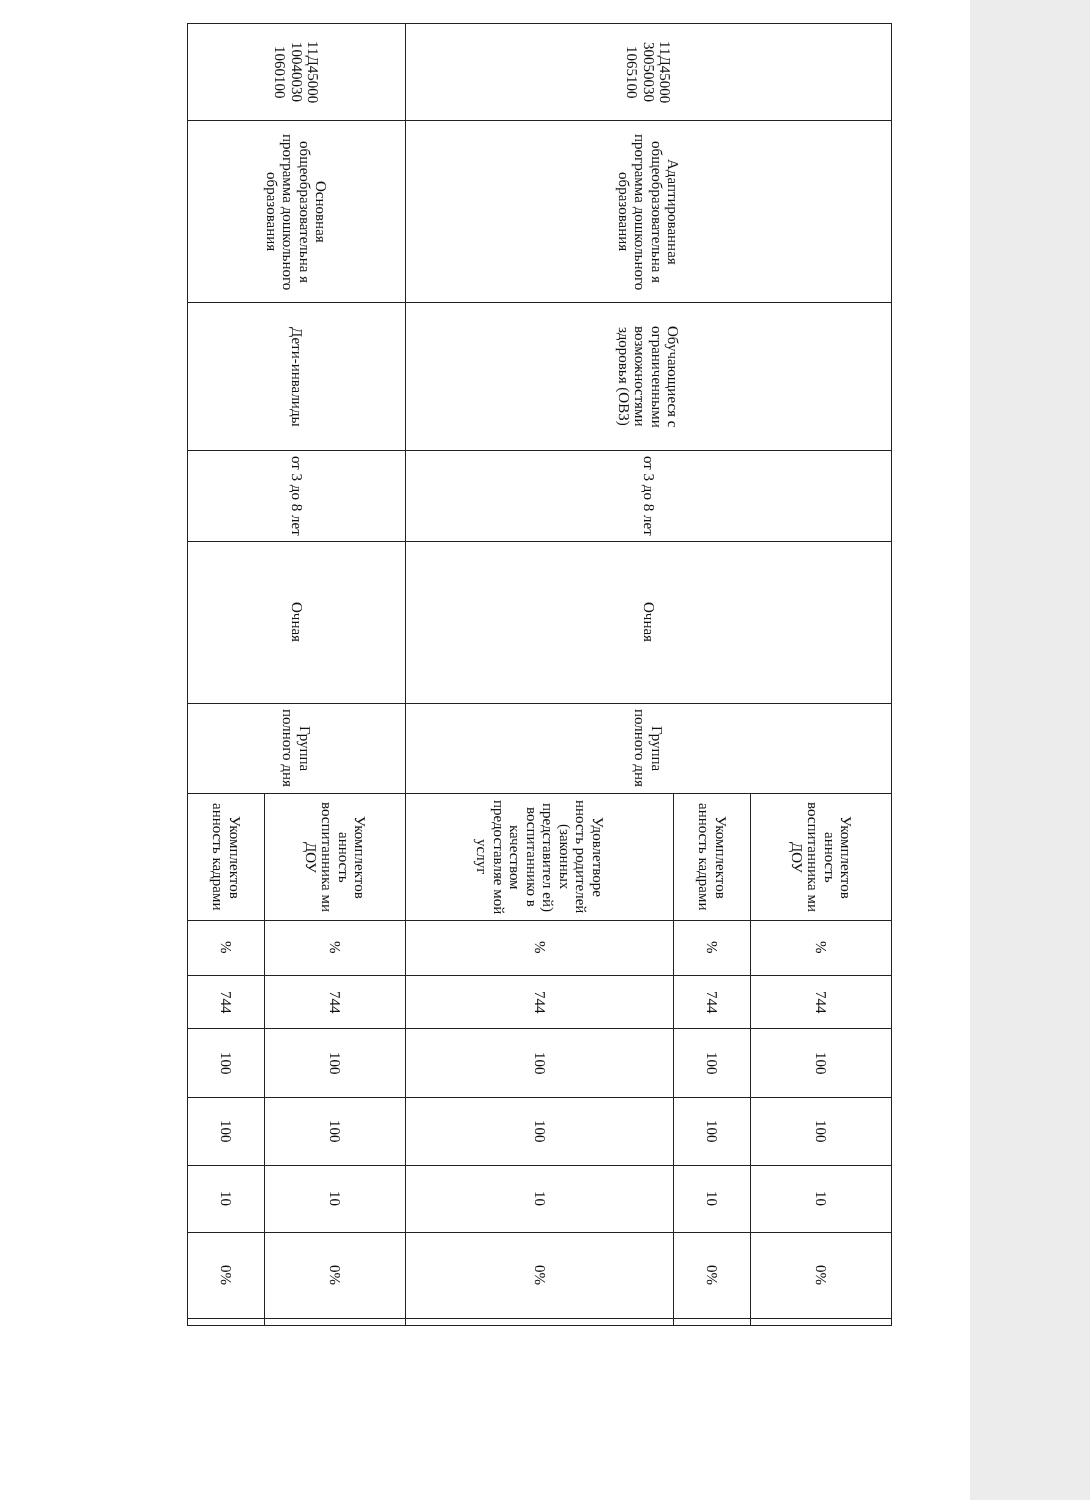| 11Д45000 30050030 1065100 | Адаптированная общеобразовательна я программа дошкольного образования | Обучающиеся с ограниченными возможностями здоровья (ОВЗ) | от 3 до 8 лет | Очная | Группа полного дня | Укомплектов анность воспитанника ми ДОУ | % | 744 | 100 | 100 | 10 | 0% | |
| | | | | | | Укомплектов анность кадрами | % | 744 | 100 | 100 | 10 | 0% | |
| | | | | | | Удовлетворе нность родителей (законных представител ей) воспитаннико в качеством предоставляе мой услуг | % | 744 | 100 | 100 | 10 | 0% | |
| 11Д45000 10040030 1060100 | Основная общеобразовательна я программа дошкольного образования | Дети-инвалиды | от 3 до 8 лет | Очная | Группа полного дня | Укомплектов анность воспитанника ми ДОУ | % | 744 | 100 | 100 | 10 | 0% | |
| | | | | | | Укомплектов анность кадрами | % | 744 | 100 | 100 | 10 | 0% | |